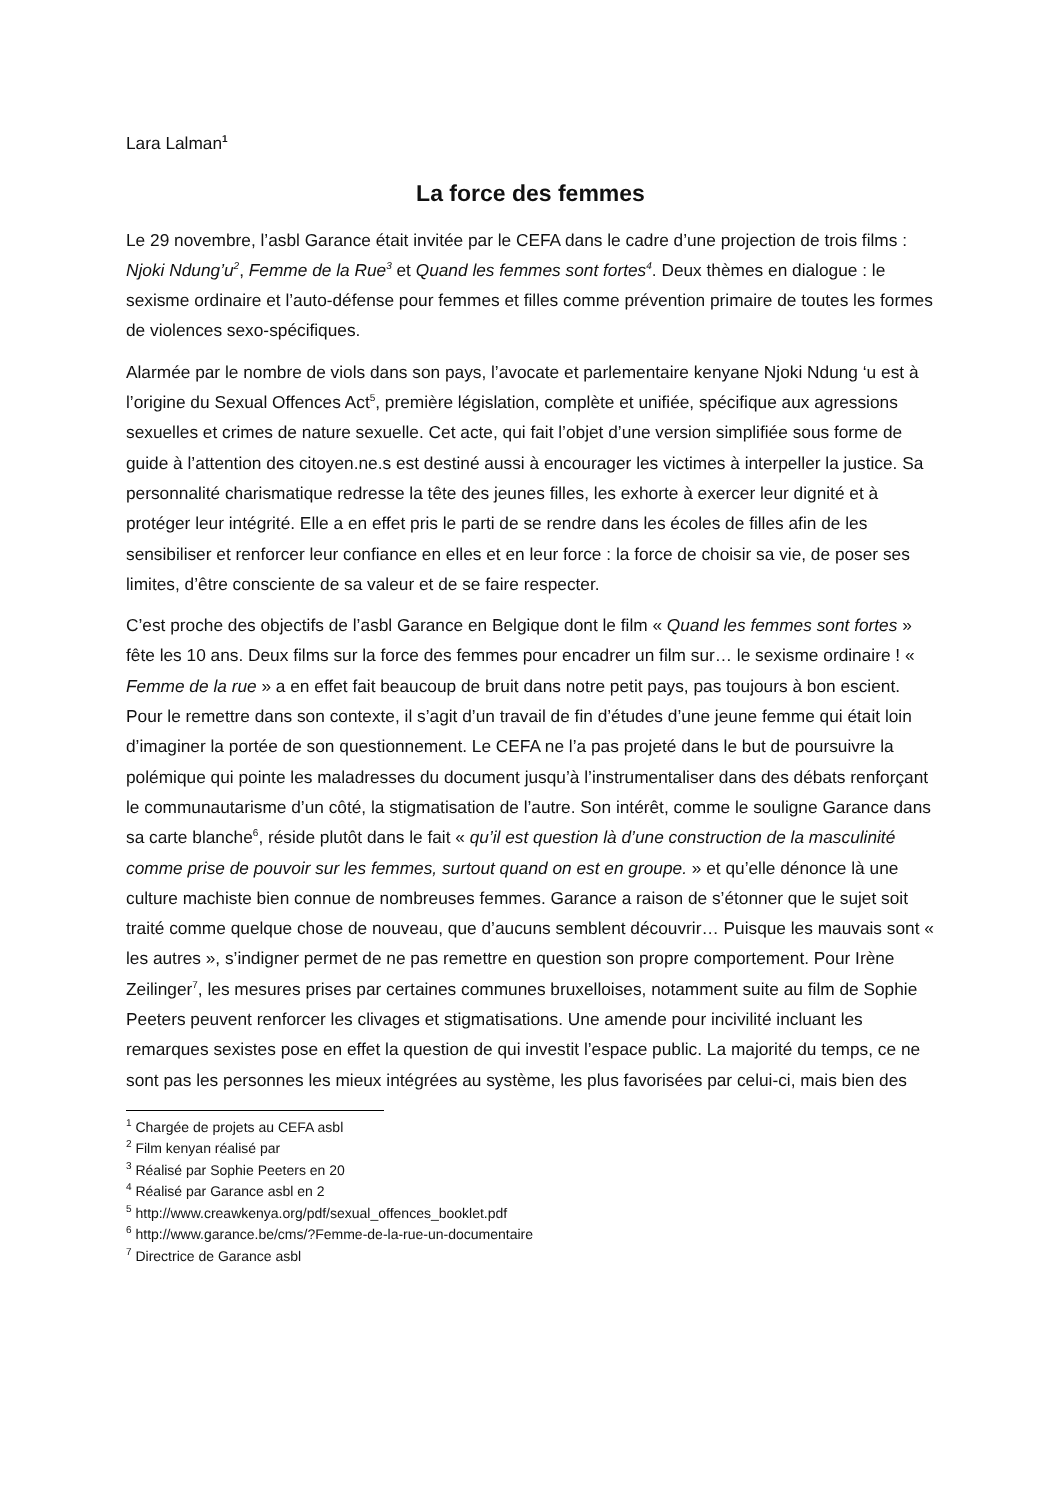Lara Lalman<sup>1</sup>
La force des femmes
Le 29 novembre, l’asbl Garance était invitée par le CEFA dans le cadre d’une projection de trois films : Njoki Ndung’u<sup>2</sup>, Femme de la Rue<sup>3</sup> et Quand les femmes sont fortes<sup>4</sup>. Deux thèmes en dialogue : le sexisme ordinaire et l’auto-défense pour femmes et filles comme prévention primaire de toutes les formes de violences sexo-spécifiques.
Alarmée par le nombre de viols dans son pays, l’avocate et parlementaire kenyane Njoki Ndung ‘u est à l’origine du Sexual Offences Act<sup>5</sup>, première législation, complète et unifiée, spécifique aux agressions sexuelles et crimes de nature sexuelle. Cet acte, qui fait l’objet d’une version simplifiée sous forme de guide à l’attention des citoyen.ne.s est destiné aussi à encourager les victimes à interpeller la justice. Sa personnalité charismatique redresse la tête des jeunes filles, les exhorte à exercer leur dignité et à protéger leur intégrité. Elle a en effet pris le parti de se rendre dans les écoles de filles afin de les sensibiliser et renforcer leur confiance en elles et en leur force : la force de choisir sa vie, de poser ses limites, d’être consciente de sa valeur et de se faire respecter.
C’est proche des objectifs de l’asbl Garance en Belgique dont le film « Quand les femmes sont fortes » fête les 10 ans. Deux films sur la force des femmes pour encadrer un film sur… le sexisme ordinaire ! « Femme de la rue » a en effet fait beaucoup de bruit dans notre petit pays, pas toujours à bon escient. Pour le remettre dans son contexte, il s’agit d’un travail de fin d’études d’une jeune femme qui était loin d’imaginer la portée de son questionnement. Le CEFA ne l’a pas projeté dans le but de poursuivre la polémique qui pointe les maladresses du document jusqu’à l’instrumentaliser dans des débats renforçant le communautarisme d’un côté, la stigmatisation de l’autre. Son intérêt, comme le souligne Garance dans sa carte blanche<sup>6</sup>, réside plutôt dans le fait « qu’il est question là d’une construction de la masculinité comme prise de pouvoir sur les femmes, surtout quand on est en groupe. » et qu’elle dénonce là une culture machiste bien connue de nombreuses femmes. Garance a raison de s’étonner que le sujet soit traité comme quelque chose de nouveau, que d’aucuns semblent découvrir… Puisque les mauvais sont « les autres », s’indigner permet de ne pas remettre en question son propre comportement. Pour Irène Zeilinger<sup>7</sup>, les mesures prises par certaines communes bruxelloises, notamment suite au film de Sophie Peeters peuvent renforcer les clivages et stigmatisations. Une amende pour incivilité incluant les remarques sexistes pose en effet la question de qui investit l’espace public. La majorité du temps, ce ne sont pas les personnes les mieux intégrées au système, les plus favorisées par celui-ci, mais bien des
<sup>1</sup> Chargée de projets au CEFA asbl
<sup>2</sup> Film kenyan réalisé par
<sup>3</sup> Réalisé par Sophie Peeters en 20
<sup>4</sup> Réalisé par Garance asbl en 2
<sup>5</sup> http://www.creawkenya.org/pdf/sexual_offences_booklet.pdf
<sup>6</sup> http://www.garance.be/cms/?Femme-de-la-rue-un-documentaire
<sup>7</sup> Directrice de Garance asbl